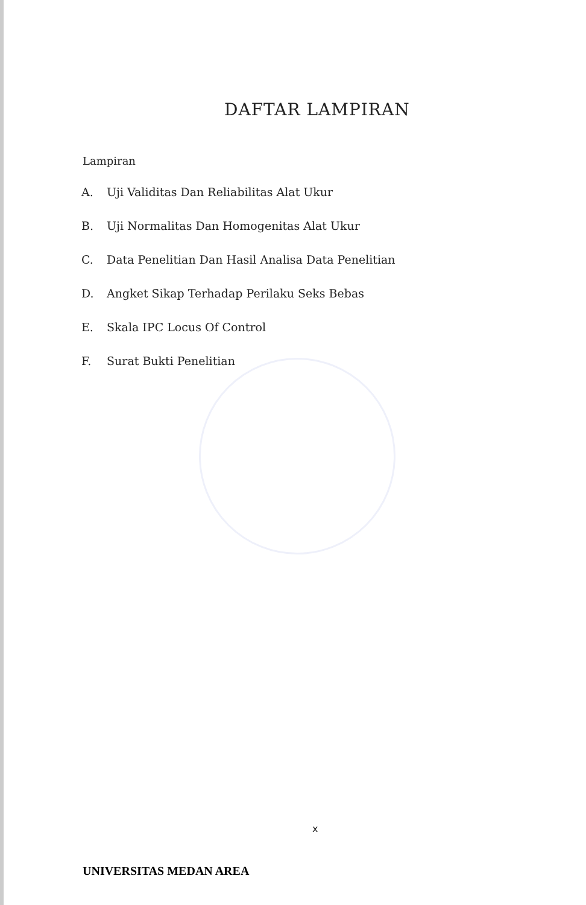DAFTAR LAMPIRAN
Lampiran
A. Uji Validitas Dan Reliabilitas Alat Ukur
B. Uji Normalitas Dan Homogenitas Alat Ukur
C. Data Penelitian Dan Hasil Analisa Data Penelitian
D. Angket Sikap Terhadap Perilaku Seks Bebas
E. Skala IPC Locus Of Control
F. Surat Bukti Penelitian
x
UNIVERSITAS MEDAN AREA